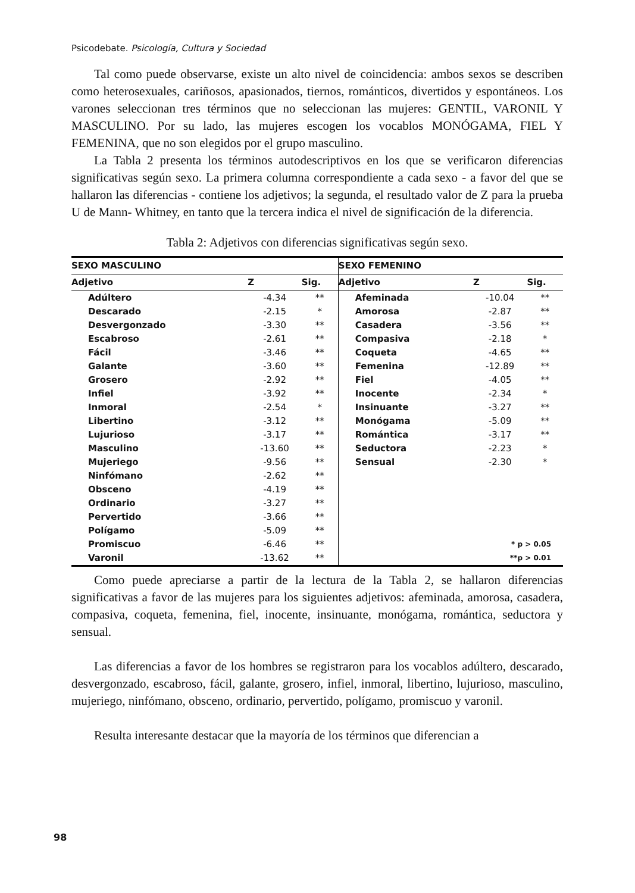Psicodebate. Psicología, Cultura y Sociedad
Tal como puede observarse, existe un alto nivel de coincidencia: ambos sexos se describen como heterosexuales, cariñosos, apasionados, tiernos, románticos, divertidos y espontáneos. Los varones seleccionan tres términos que no seleccionan las mujeres: GENTIL, VARONIL Y MASCULINO. Por su lado, las mujeres escogen los vocablos MONÓGAMA, FIEL Y FEMENINA, que no son elegidos por el grupo masculino.
La Tabla 2 presenta los términos autodescriptivos en los que se verificaron diferencias significativas según sexo. La primera columna correspondiente a cada sexo - a favor del que se hallaron las diferencias - contiene los adjetivos; la segunda, el resultado valor de Z para la prueba U de Mann- Whitney, en tanto que la tercera indica el nivel de significación de la diferencia.
Tabla 2: Adjetivos con diferencias significativas según sexo.
| SEXO MASCULINO | | | SEXO FEMENINO | | |
| --- | --- | --- | --- | --- | --- |
| Adjetivo | Z | Sig. | Adjetivo | Z | Sig. |
| Adúltero | -4.34 | ** | Afeminada | -10.04 | ** |
| Descarado | -2.15 | * | Amorosa | -2.87 | ** |
| Desvergonzado | -3.30 | ** | Casadera | -3.56 | ** |
| Escabroso | -2.61 | ** | Compasiva | -2.18 | * |
| Fácil | -3.46 | ** | Coqueta | -4.65 | ** |
| Galante | -3.60 | ** | Femenina | -12.89 | ** |
| Grosero | -2.92 | ** | Fiel | -4.05 | ** |
| Infiel | -3.92 | ** | Inocente | -2.34 | * |
| Inmoral | -2.54 | * | Insinuante | -3.27 | ** |
| Libertino | -3.12 | ** | Monógama | -5.09 | ** |
| Lujurioso | -3.17 | ** | Romántica | -3.17 | ** |
| Masculino | -13.60 | ** | Seductora | -2.23 | * |
| Mujeriego | -9.56 | ** | Sensual | -2.30 | * |
| Ninfómano | -2.62 | ** | | | |
| Obsceno | -4.19 | ** | | | |
| Ordinario | -3.27 | ** | | | |
| Pervertido | -3.66 | ** | | | |
| Polígamo | -5.09 | ** | | | |
| Promiscuo | -6.46 | ** | * p > 0.05 | | |
| Varonil | -13.62 | ** | **p > 0.01 | | |
Como puede apreciarse a partir de la lectura de la Tabla 2, se hallaron diferencias significativas a favor de las mujeres para los siguientes adjetivos: afeminada, amorosa, casadera, compasiva, coqueta, femenina, fiel, inocente, insinuante, monógama, romántica, seductora y sensual.
Las diferencias a favor de los hombres se registraron para los vocablos adúltero, descarado, desvergonzado, escabroso, fácil, galante, grosero, infiel, inmoral, libertino, lujurioso, masculino, mujeriego, ninfómano, obsceno, ordinario, pervertido, polígamo, promiscuo y varonil.
Resulta interesante destacar que la mayoría de los términos que diferencian a
98